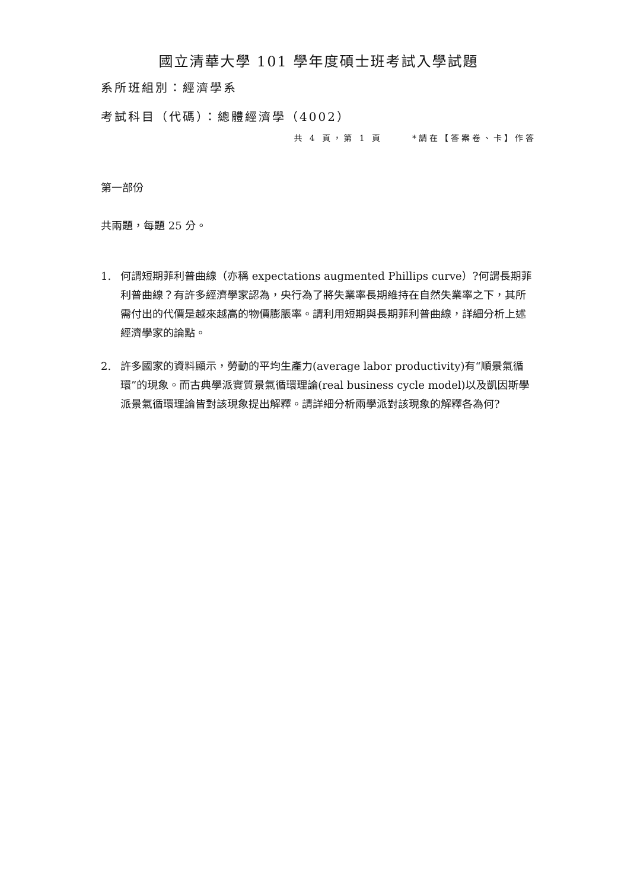國立清華大學 101 學年度碩士班考試入學試題
系所班組別：經濟學系
考試科目（代碼）：總體經濟學（4002）
共 4 頁，第 1 頁 *請在【答案卷、卡】作答
第一部份
共兩題，每題 25 分。
1. 何謂短期菲利普曲線（亦稱 expectations augmented Phillips curve）?何謂長期菲利普曲線？有許多經濟學家認為，央行為了將失業率長期維持在自然失業率之下，其所需付出的代價是越來越高的物價膨脹率。請利用短期與長期菲利普曲線，詳細分析上述經濟學家的論點。
2. 許多國家的資料顯示，勞動的平均生產力(average labor productivity)有“順景氣循環”的現象。而古典學派實質景氣循環理論(real business cycle model)以及凱因斯學派景氣循環理論皆對該現象提出解釋。請詳細分析兩學派對該現象的解釋各為何?